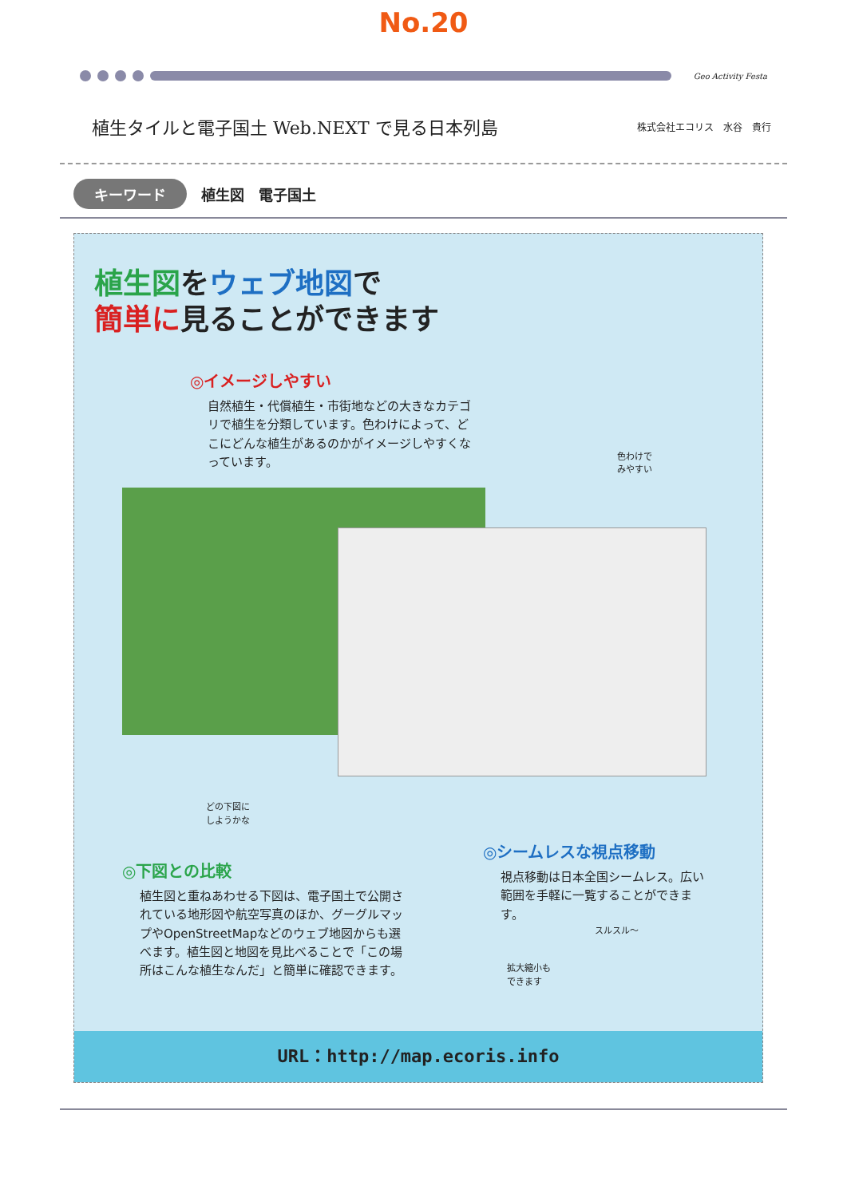No.20
Geo Activity Festa
植生タイルと電子国土 Web.NEXT で見る日本列島
株式会社エコリス　水谷　貴行
キーワード 植生図　電子国土
植生図をウェブ地図で
簡単に見ることができます
◎イメージしやすい
自然植生・代償植生・市街地などの大きなカテゴリで植生を分類しています。色わけによって、どこにどんな植生があるのかがイメージしやすくなっています。
色わけで
みやすい
どの下図に
しようかな
◎下図との比較
植生図と重ねあわせる下図は、電子国土で公開されている地形図や航空写真のほか、グーグルマップやOpenStreetMapなどのウェブ地図からも選べます。植生図と地図を見比べることで「この場所はこんな植生なんだ」と簡単に確認できます。
◎シームレスな視点移動
視点移動は日本全国シームレス。広い範囲を手軽に一覧することができます。
スルスル～
拡大縮小も
できます
URL：http://map.ecoris.info